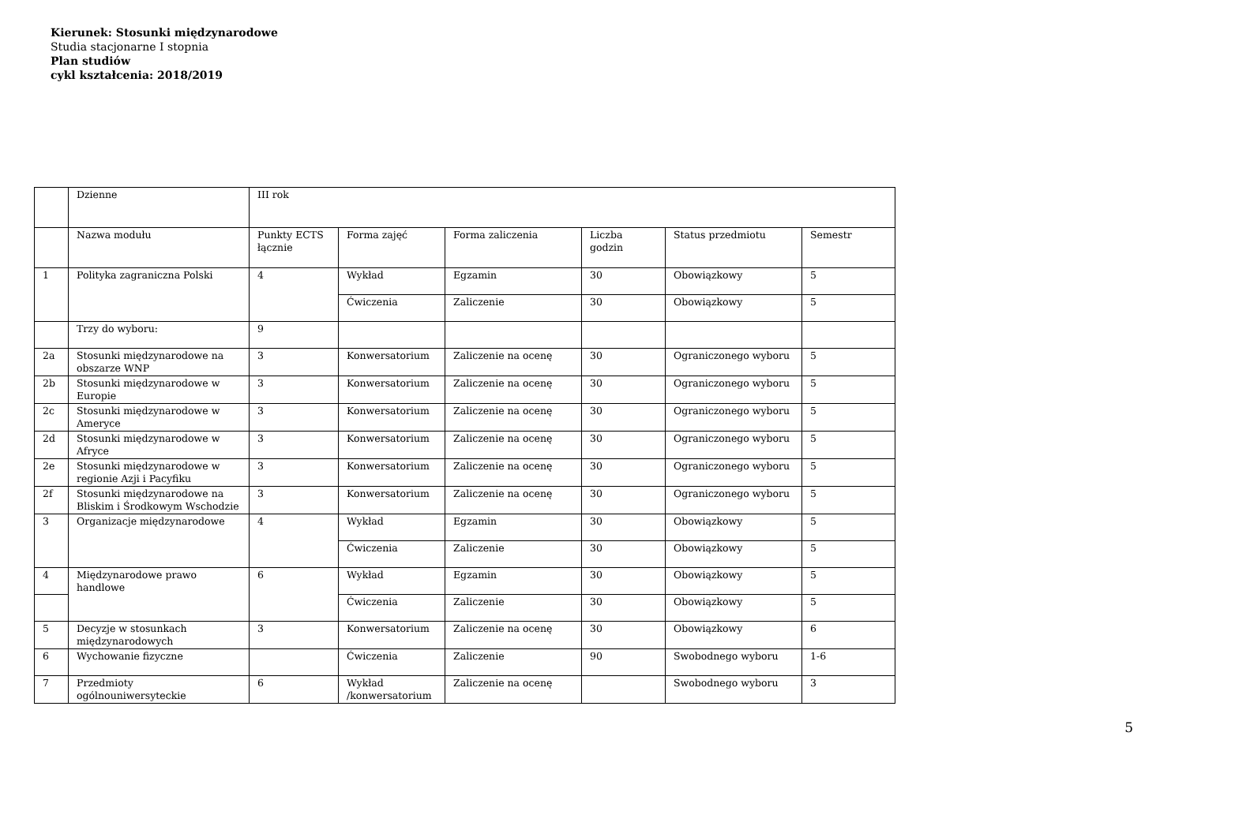Kierunek: Stosunki międzynarodowe
Studia stacjonarne I stopnia
Plan studiów
cykl kształcenia: 2018/2019
| | Dzienne | III rok | | | | | |
| | Nazwa modułu | Punkty ECTS łącznie | Forma zajęć | Forma zaliczenia | Liczba godzin | Status przedmiotu | Semestr |
| 1 | Polityka zagraniczna Polski | 4 | Wykład | Egzamin | 30 | Obowiązkowy | 5 |
| | | | Ćwiczenia | Zaliczenie | 30 | Obowiązkowy | 5 |
| | Trzy do wyboru: | 9 | | | | | |
| 2a | Stosunki międzynarodowe na obszarze WNP | 3 | Konwersatorium | Zaliczenie na ocenę | 30 | Ograniczonego wyboru | 5 |
| 2b | Stosunki międzynarodowe w Europie | 3 | Konwersatorium | Zaliczenie na ocenę | 30 | Ograniczonego wyboru | 5 |
| 2c | Stosunki międzynarodowe w Ameryce | 3 | Konwersatorium | Zaliczenie na ocenę | 30 | Ograniczonego wyboru | 5 |
| 2d | Stosunki międzynarodowe w Afryce | 3 | Konwersatorium | Zaliczenie na ocenę | 30 | Ograniczonego wyboru | 5 |
| 2e | Stosunki międzynarodowe w regionie Azji i Pacyfiku | 3 | Konwersatorium | Zaliczenie na ocenę | 30 | Ograniczonego wyboru | 5 |
| 2f | Stosunki międzynarodowe na Bliskim i Środkowym Wschodzie | 3 | Konwersatorium | Zaliczenie na ocenę | 30 | Ograniczonego wyboru | 5 |
| 3 | Organizacje międzynarodowe | 4 | Wykład | Egzamin | 30 | Obowiązkowy | 5 |
| | | | Ćwiczenia | Zaliczenie | 30 | Obowiązkowy | 5 |
| 4 | Międzynarodowe prawo handlowe | 6 | Wykład | Egzamin | 30 | Obowiązkowy | 5 |
| | | | Ćwiczenia | Zaliczenie | 30 | Obowiązkowy | 5 |
| 5 | Decyzje w stosunkach międzynarodowych | 3 | Konwersatorium | Zaliczenie na ocenę | 30 | Obowiązkowy | 6 |
| 6 | Wychowanie fizyczne | | Ćwiczenia | Zaliczenie | 90 | Swobodnego wyboru | 1-6 |
| 7 | Przedmioty ogólnouniwersyteckie | 6 | Wykład /konwersatorium | Zaliczenie na ocenę | | Swobodnego wyboru | 3 |
5